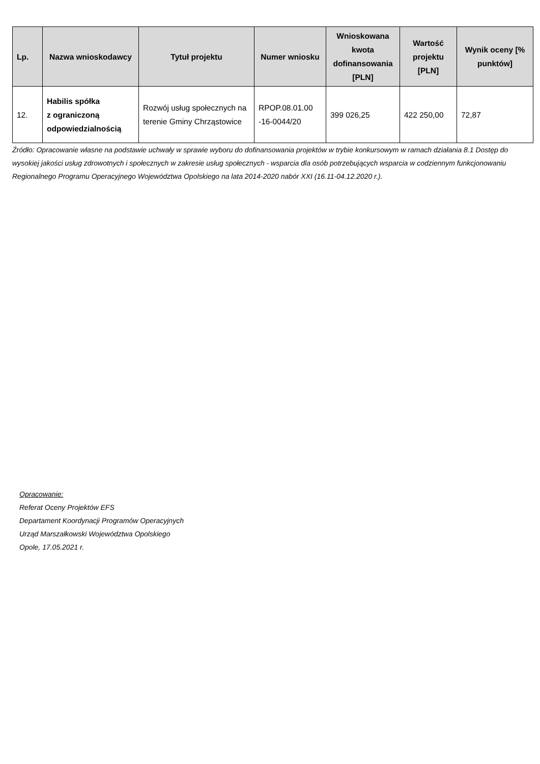| Lp. | Nazwa wnioskodawcy | Tytuł projektu | Numer wniosku | Wnioskowana kwota dofinansowania [PLN] | Wartość projektu [PLN] | Wynik oceny [% punktów] |
| --- | --- | --- | --- | --- | --- | --- |
| 12. | Habilis spółka z ograniczoną odpowiedzialnością | Rozwój usług społecznych na terenie Gminy Chrząstowice | RPOP.08.01.00 -16-0044/20 | 399 026,25 | 422 250,00 | 72,87 |
Źródło: Opracowanie własne na podstawie uchwały w sprawie wyboru do dofinansowania projektów w trybie konkursowym w ramach działania 8.1 Dostęp do wysokiej jakości usług zdrowotnych i społecznych w zakresie usług społecznych - wsparcia dla osób potrzebujących wsparcia w codziennym funkcjonowaniu Regionalnego Programu Operacyjnego Województwa Opolskiego na lata 2014-2020 nabór XXI (16.11-04.12.2020 r.).
Opracowanie:
Referat Oceny Projektów EFS
Departament Koordynacji Programów Operacyjnych
Urząd Marszałkowski Województwa Opolskiego
Opole, 17.05.2021 r.